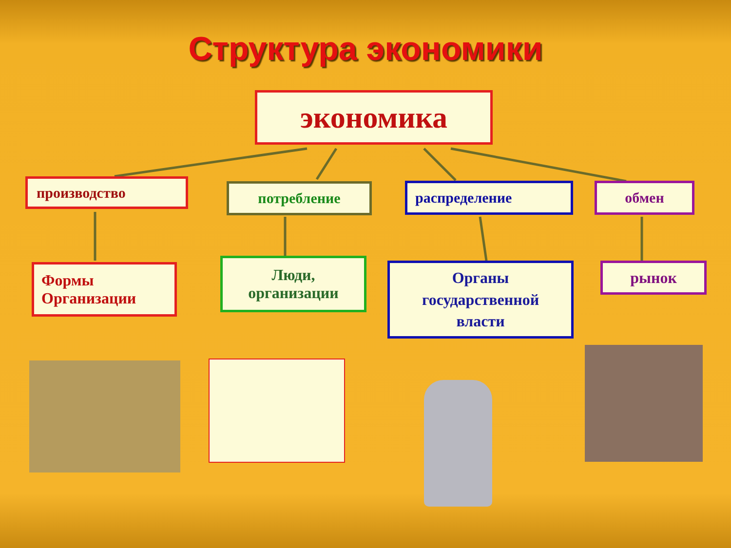Структура экономики
экономика
производство потребление распределение обмен
Формы
Организации
Люди,
организации
Органы
государственной
власти
рынок